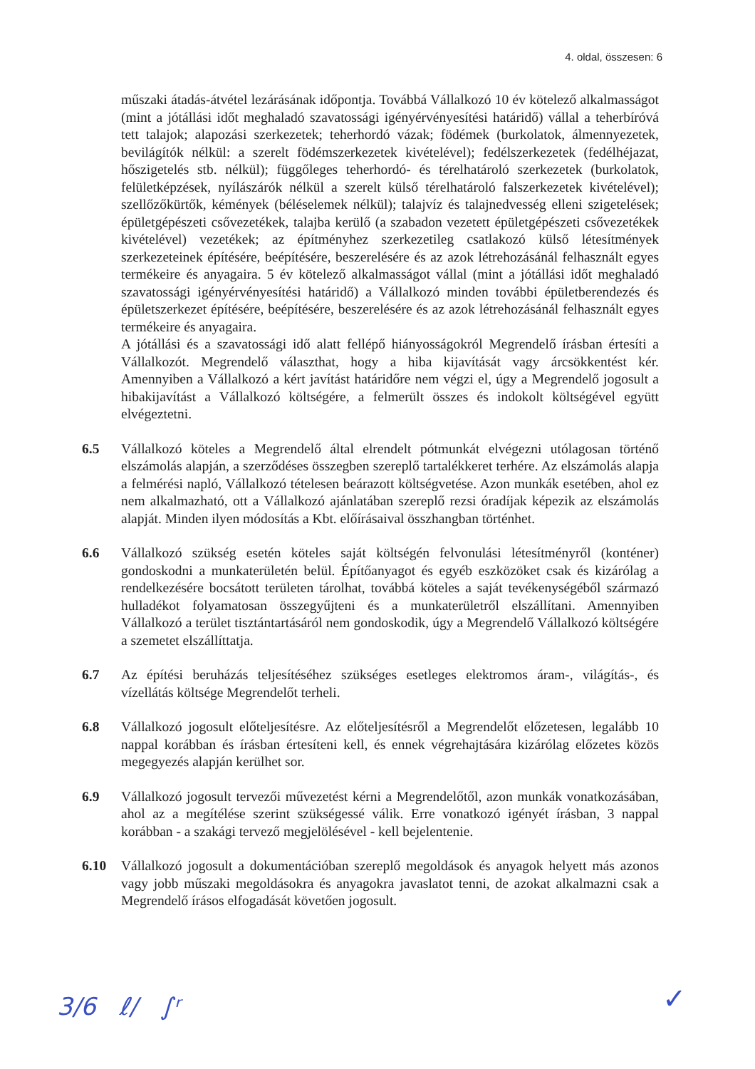4. oldal, összesen: 6
műszaki átadás-átvétel lezárásának időpontja. Továbbá Vállalkozó 10 év kötelező alkalmasságot (mint a jótállási időt meghaladó szavatossági igényérvényesítési határidő) vállal a teherbíróvá tett talajok; alapozási szerkezetek; teherhordó vázak; födémek (burkolatok, álmennyezetek, bevilágítók nélkül: a szerelt födémszerkezetek kivételével); fedélszerkezetek (fedélhéjazat, hőszigetelés stb. nélkül); függőleges teherhordó- és térelhatároló szerkezetek (burkolatok, felületképzések, nyílászárók nélkül a szerelt külső térelhatároló falszerkezetek kivételével); szellőzőkürtők, kémények (béléselemek nélkül); talajvíz és talajnedvesség elleni szigetelések; épületgépészeti csővezetékek, talajba kerülő (a szabadon vezetett épületgépészeti csővezetékek kivételével) vezetékek; az építményhez szerkezetileg csatlakozó külső létesítmények szerkezeteinek építésére, beépítésére, beszerelésére és az azok létrehozásánál felhasznált egyes termékeire és anyagaira. 5 év kötelező alkalmasságot vállal (mint a jótállási időt meghaladó szavatossági igényérvényesítési határidő) a Vállalkozó minden további épületberendezés és épületszerkezet építésére, beépítésére, beszerelésére és az azok létrehozásánál felhasznált egyes termékeire és anyagaira.
A jótállási és a szavatossági idő alatt fellépő hiányosságokról Megrendelő írásban értesíti a Vállalkozót. Megrendelő választhat, hogy a hiba kijavítását vagy árcsökkentést kér. Amennyiben a Vállalkozó a kért javítást határidőre nem végzi el, úgy a Megrendelő jogosult a hibakijavítást a Vállalkozó költségére, a felmerült összes és indokolt költségével együtt elvégeztetni.
6.5 Vállalkozó köteles a Megrendelő által elrendelt pótmunkát elvégezni utólagosan történő elszámolás alapján, a szerződéses összegben szereplő tartalékkeret terhére. Az elszámolás alapja a felmérési napló, Vállalkozó tételesen beárazott költségvetése. Azon munkák esetében, ahol ez nem alkalmazható, ott a Vállalkozó ajánlatában szereplő rezsi óradíjak képezik az elszámolás alapját. Minden ilyen módosítás a Kbt. előírásaival összhangban történhet.
6.6 Vállalkozó szükség esetén köteles saját költségén felvonulási létesítményről (konténer) gondoskodni a munkaterületén belül. Építőanyagot és egyéb eszközöket csak és kizárólag a rendelkezésére bocsátott területen tárolhat, továbbá köteles a saját tevékenységéből származó hulladékot folyamatosan összegyűjteni és a munkaterületről elszállítani. Amennyiben Vállalkozó a terület tisztántartásáról nem gondoskodik, úgy a Megrendelő Vállalkozó költségére a szemetet elszállíttatja.
6.7 Az építési beruházás teljesítéséhez szükséges esetleges elektromos áram-, világítás-, és vízellátás költsége Megrendelőt terheli.
6.8 Vállalkozó jogosult előteljesítésre. Az előteljesítésről a Megrendelőt előzetesen, legalább 10 nappal korábban és írásban értesíteni kell, és ennek végrehajtására kizárólag előzetes közös megegyezés alapján kerülhet sor.
6.9 Vállalkozó jogosult tervezői művezetést kérni a Megrendelőtől, azon munkák vonatkozásában, ahol az a megítélése szerint szükségessé válik. Erre vonatkozó igényét írásban, 3 nappal korábban - a szakági tervező megjelölésével - kell bejelentenie.
6.10 Vállalkozó jogosult a dokumentációban szereplő megoldások és anyagok helyett más azonos vagy jobb műszaki megoldásokra és anyagokra javaslatot tenni, de azokat alkalmazni csak a Megrendelő írásos elfogadását követően jogosult.
3/6 ℓ∕ ∫ʳ ✓